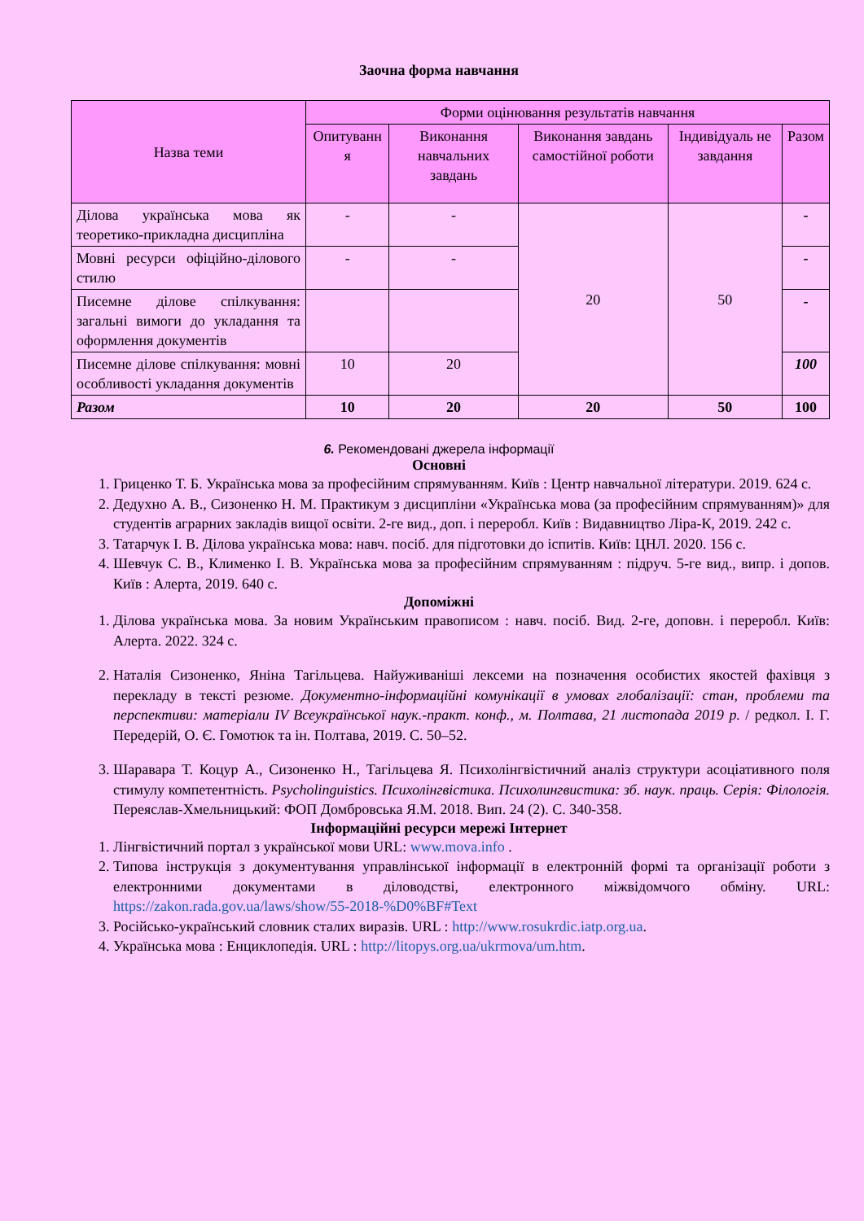Заочна форма навчання
| Назва теми | Форми оцінювання результатів навчання | | | | |
| --- | --- | --- | --- | --- | --- |
| | Опитуванн я | Виконання навчальних завдань | Виконання завдань самостійної роботи | Індивідуаль не завдання | Разом |
| Ділова українська мова як теоретико-прикладна дисципліна | - | - | 20 | 50 | - |
| Мовні ресурси офіційно-ділового стилю | - | - | | | - |
| Писемне ділове спілкування: загальні вимоги до укладання та оформлення документів | | | | | - |
| Писемне ділове спілкування: мовні особливості укладання документів | 10 | 20 | | | 100 |
| Разом | 10 | 20 | 20 | 50 | 100 |
6. Рекомендовані джерела інформації
Основні
1. Гриценко Т. Б. Українська мова за професійним спрямуванням. Київ : Центр навчальної літератури. 2019. 624 с.
2. Дедухно А. В., Сизоненко Н. М. Практикум з дисципліни «Українська мова (за професійним спрямуванням)» для студентів аграрних закладів вищої освіти. 2-ге вид., доп. і переробл. Київ : Видавництво Ліра-К, 2019. 242 с.
3. Татарчук І. В. Ділова українська мова: навч. посіб. для підготовки до іспитів. Київ: ЦНЛ. 2020. 156 с.
4. Шевчук С. В., Клименко І. В. Українська мова за професійним спрямуванням : підруч. 5-ге вид., випр. і допов. Київ : Алерта, 2019. 640 с.
Допоміжні
1. Ділова українська мова. За новим Українським правописом : навч. посіб. Вид. 2-ге, доповн. і переробл. Київ: Алерта. 2022. 324 с.
2. Наталія Сизоненко, Яніна Тагільцева. Найуживаніші лексеми на позначення особистих якостей фахівця з перекладу в тексті резюме. Документно-інформаційні комунікації в умовах глобалізації: стан, проблеми та перспективи: матеріали IV Всеукраїнської наук.-практ. конф., м. Полтава, 21 листопада 2019 р. / редкол. І. Г. Передерій, О. Є. Гомотюк та ін. Полтава, 2019. С. 50–52.
3. Шаравара Т. Коцур А., Сизоненко Н., Тагільцева Я. Психолінгвістичний аналіз структури асоціативного поля стимулу компетентність. Psycholinguistics. Психолінгвістика. Психолингвистика: зб. наук. праць. Серія: Філологія. Переяслав-Хмельницький: ФОП Домбровська Я.М. 2018. Вип. 24 (2). С. 340-358.
Інформаційні ресурси мережі Інтернет
1. Лінгвістичний портал з української мови URL: www.mova.info .
2. Типова інструкція з документування управлінської інформації в електронній формі та організації роботи з електронними документами в діловодстві, електронного міжвідомчого обміну. URL: https://zakon.rada.gov.ua/laws/show/55-2018-%D0%BF#Text
3. Російсько-український словник сталих виразів. URL : http://www.rosukrdic.iatp.org.ua.
4. Українська мова : Енциклопедія. URL : http://litopys.org.ua/ukrmova/um.htm.